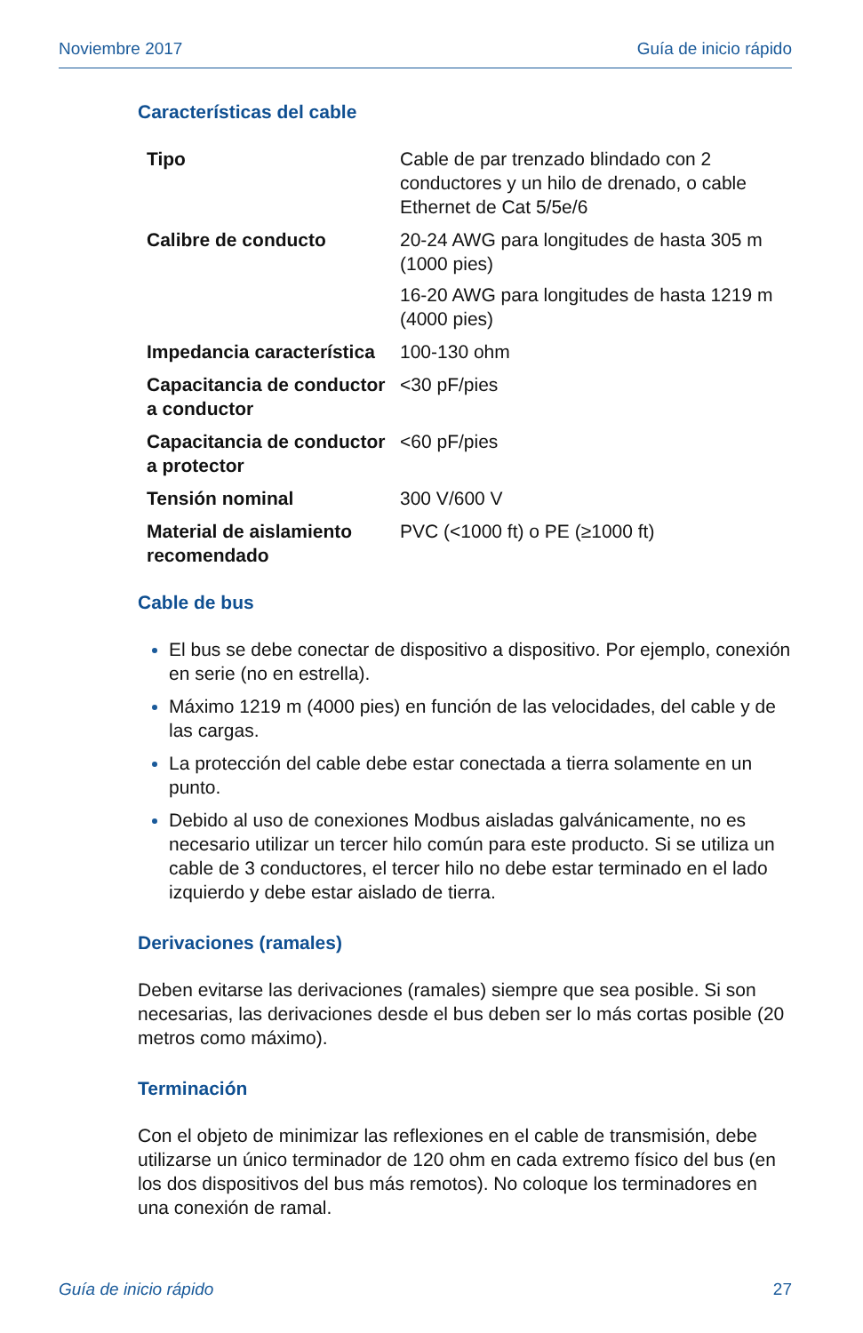Noviembre 2017 Guía de inicio rápido
Características del cable
| Tipo | Cable de par trenzado blindado con 2 conductores y un hilo de drenado, o cable Ethernet de Cat 5/5e/6 |
| Calibre de conducto | 20-24 AWG para longitudes de hasta 305 m (1000 pies) 16-20 AWG para longitudes de hasta 1219 m (4000 pies) |
| Impedancia característica | 100-130 ohm |
| Capacitancia de conductor a conductor | <30 pF/pies |
| Capacitancia de conductor a protector | <60 pF/pies |
| Tensión nominal | 300 V/600 V |
| Material de aislamiento recomendado | PVC (<1000 ft) o PE (≥1000 ft) |
Cable de bus
El bus se debe conectar de dispositivo a dispositivo. Por ejemplo, conexión en serie (no en estrella).
Máximo 1219 m (4000 pies) en función de las velocidades, del cable y de las cargas.
La protección del cable debe estar conectada a tierra solamente en un punto.
Debido al uso de conexiones Modbus aisladas galvánicamente, no es necesario utilizar un tercer hilo común para este producto. Si se utiliza un cable de 3 conductores, el tercer hilo no debe estar terminado en el lado izquierdo y debe estar aislado de tierra.
Derivaciones (ramales)
Deben evitarse las derivaciones (ramales) siempre que sea posible. Si son necesarias, las derivaciones desde el bus deben ser lo más cortas posible (20 metros como máximo).
Terminación
Con el objeto de minimizar las reflexiones en el cable de transmisión, debe utilizarse un único terminador de 120 ohm en cada extremo físico del bus (en los dos dispositivos del bus más remotos). No coloque los terminadores en una conexión de ramal.
Guía de inicio rápido 27